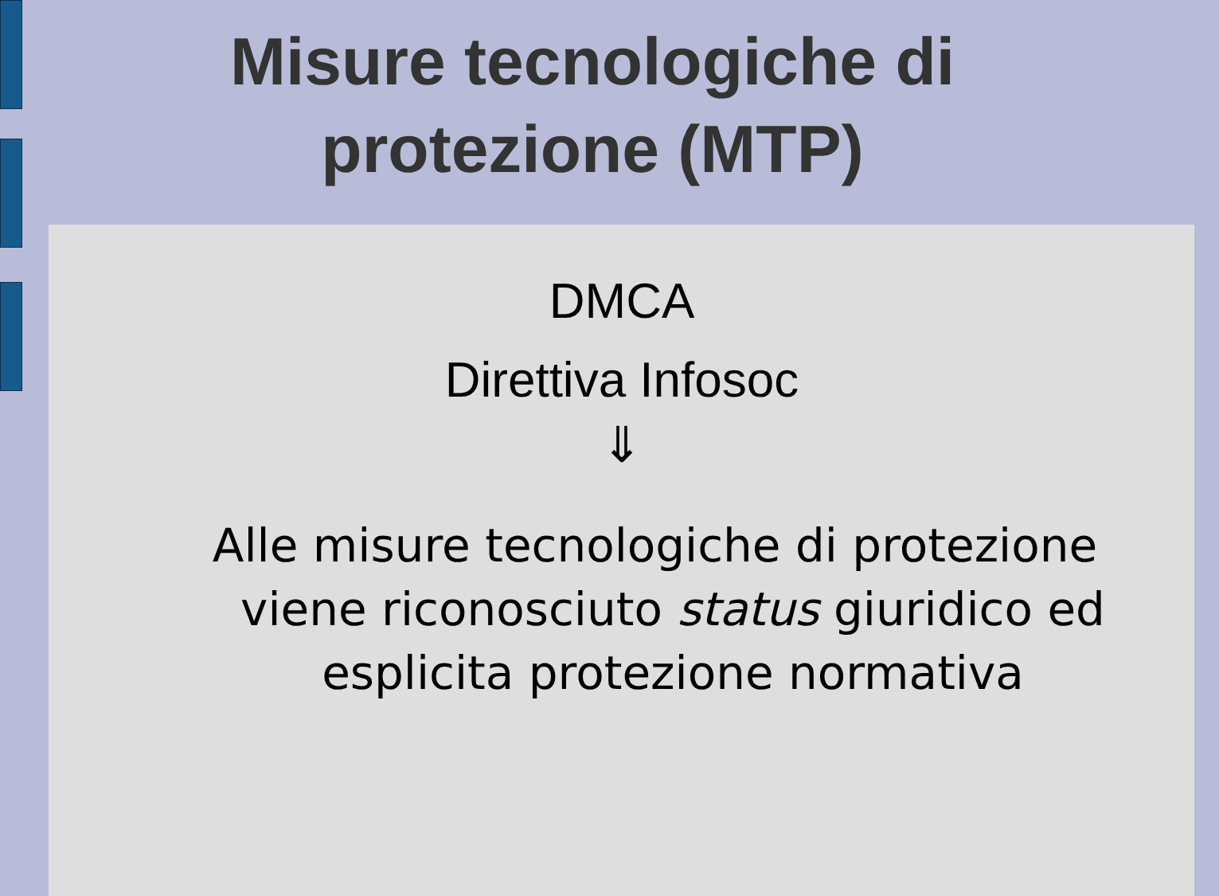Misure tecnologiche di
protezione (MTP)
DMCA
Direttiva Infosoc
⇓
Alle misure tecnologiche di protezione viene riconosciuto status giuridico ed esplicita protezione normativa